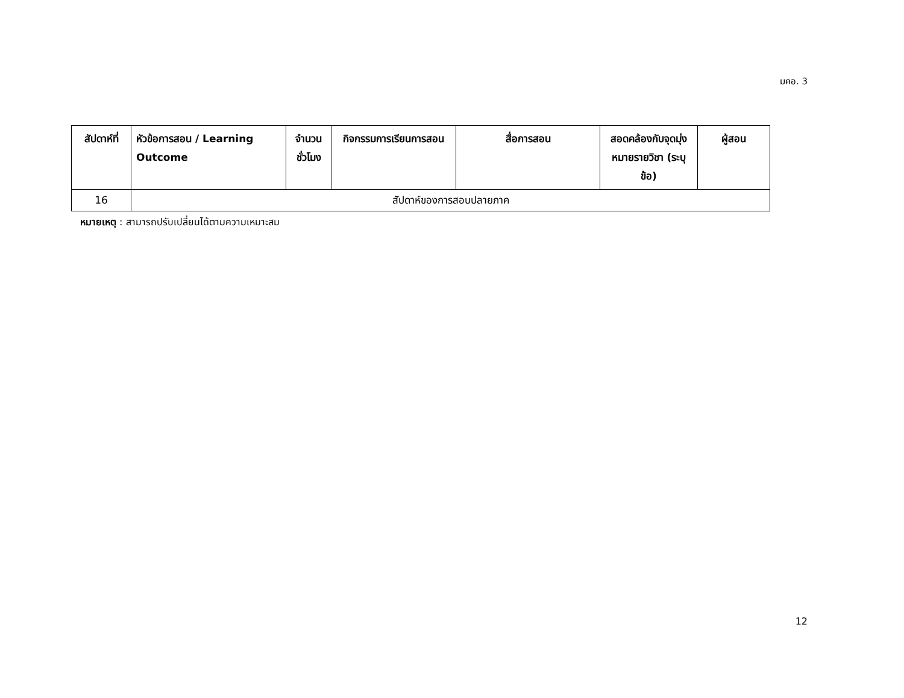มคอ. 3
| สัปดาห์ที่ | หัวข้อการสอน / Learning Outcome | จำนวนชั่วโมง | กิจกรรมการเรียนการสอน | สื่อการสอน | สอดคล้องกับจุดมุ่งหมายรายวิชา (ระบุข้อ) | ผู้สอน |
| --- | --- | --- | --- | --- | --- | --- |
| 16 | สัปดาห์ของการสอบปลายภาค | | | | | |
หมายเหตุ : สามารถปรับเปลี่ยนได้ตามความเหมาะสม
12